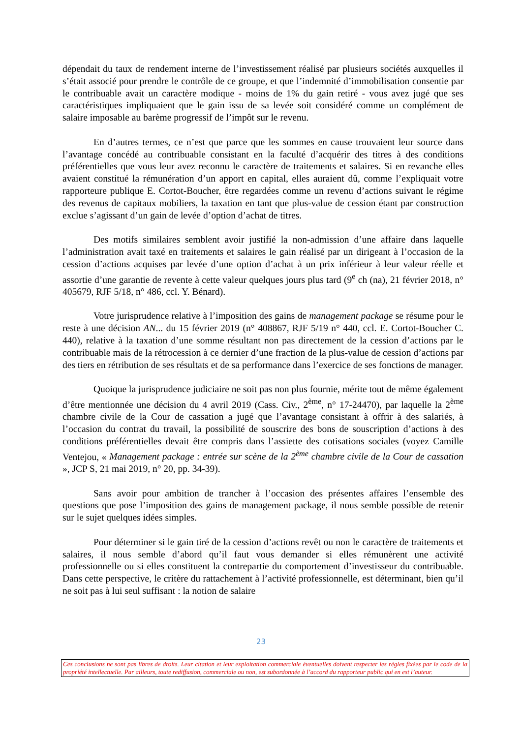dépendait du taux de rendement interne de l’investissement réalisé par plusieurs sociétés auxquelles il s’était associé pour prendre le contrôle de ce groupe, et que l’indemnité d’immobilisation consentie par le contribuable avait un caractère modique - moins de 1% du gain retiré - vous avez jugé que ses caractéristiques impliquaient que le gain issu de sa levée soit considéré comme un complément de salaire imposable au barème progressif de l’impôt sur le revenu.
En d’autres termes, ce n’est que parce que les sommes en cause trouvaient leur source dans l’avantage concédé au contribuable consistant en la faculté d’acquérir des titres à des conditions préférentielles que vous leur avez reconnu le caractère de traitements et salaires. Si en revanche elles avaient constitué la rémunération d’un apport en capital, elles auraient dû, comme l’expliquait votre rapporteure publique E. Cortot-Boucher, être regardées comme un revenu d’actions suivant le régime des revenus de capitaux mobiliers, la taxation en tant que plus-value de cession étant par construction exclue s’agissant d’un gain de levée d’option d’achat de titres.
Des motifs similaires semblent avoir justifié la non-admission d’une affaire dans laquelle l’administration avait taxé en traitements et salaires le gain réalisé par un dirigeant à l’occasion de la cession d’actions acquises par levée d’une option d’achat à un prix inférieur à leur valeur réelle et assortie d’une garantie de revente à cette valeur quelques jours plus tard (9<sup>e</sup> ch (na), 21 février 2018, n° 405679, RJF 5/18, n° 486, ccl. Y. Bénard).
Votre jurisprudence relative à l’imposition des gains de management package se résume pour le reste à une décision AN... du 15 février 2019 (n° 408867, RJF 5/19 n° 440, ccl. E. Cortot-Boucher C. 440), relative à la taxation d’une somme résultant non pas directement de la cession d’actions par le contribuable mais de la rétrocession à ce dernier d’une fraction de la plus-value de cession d’actions par des tiers en rétribution de ses résultats et de sa performance dans l’exercice de ses fonctions de manager.
Quoique la jurisprudence judiciaire ne soit pas non plus fournie, mérite tout de même également d’être mentionnée une décision du 4 avril 2019 (Cass. Civ., 2<sup>ème</sup>, n° 17-24470), par laquelle la 2<sup>ème</sup> chambre civile de la Cour de cassation a jugé que l’avantage consistant à offrir à des salariés, à l’occasion du contrat du travail, la possibilité de souscrire des bons de souscription d’actions à des conditions préférentielles devait être compris dans l’assiette des cotisations sociales (voyez Camille Ventejou, « Management package : entrée sur scène de la 2<sup>ème</sup> chambre civile de la Cour de cassation », JCP S, 21 mai 2019, n° 20, pp. 34-39).
Sans avoir pour ambition de trancher à l’occasion des présentes affaires l’ensemble des questions que pose l’imposition des gains de management package, il nous semble possible de retenir sur le sujet quelques idées simples.
Pour déterminer si le gain tiré de la cession d’actions revêt ou non le caractère de traitements et salaires, il nous semble d’abord qu’il faut vous demander si elles rémunèrent une activité professionnelle ou si elles constituent la contrepartie du comportement d’investisseur du contribuable. Dans cette perspective, le critère du rattachement à l’activité professionnelle, est déterminant, bien qu’il ne soit pas à lui seul suffisant : la notion de salaire
23
Ces conclusions ne sont pas libres de droits. Leur citation et leur exploitation commerciale éventuelles doivent respecter les règles fixées par le code de la propriété intellectuelle. Par ailleurs, toute rediffusion, commerciale ou non, est subordonnée à l’accord du rapporteur public qui en est l’auteur.